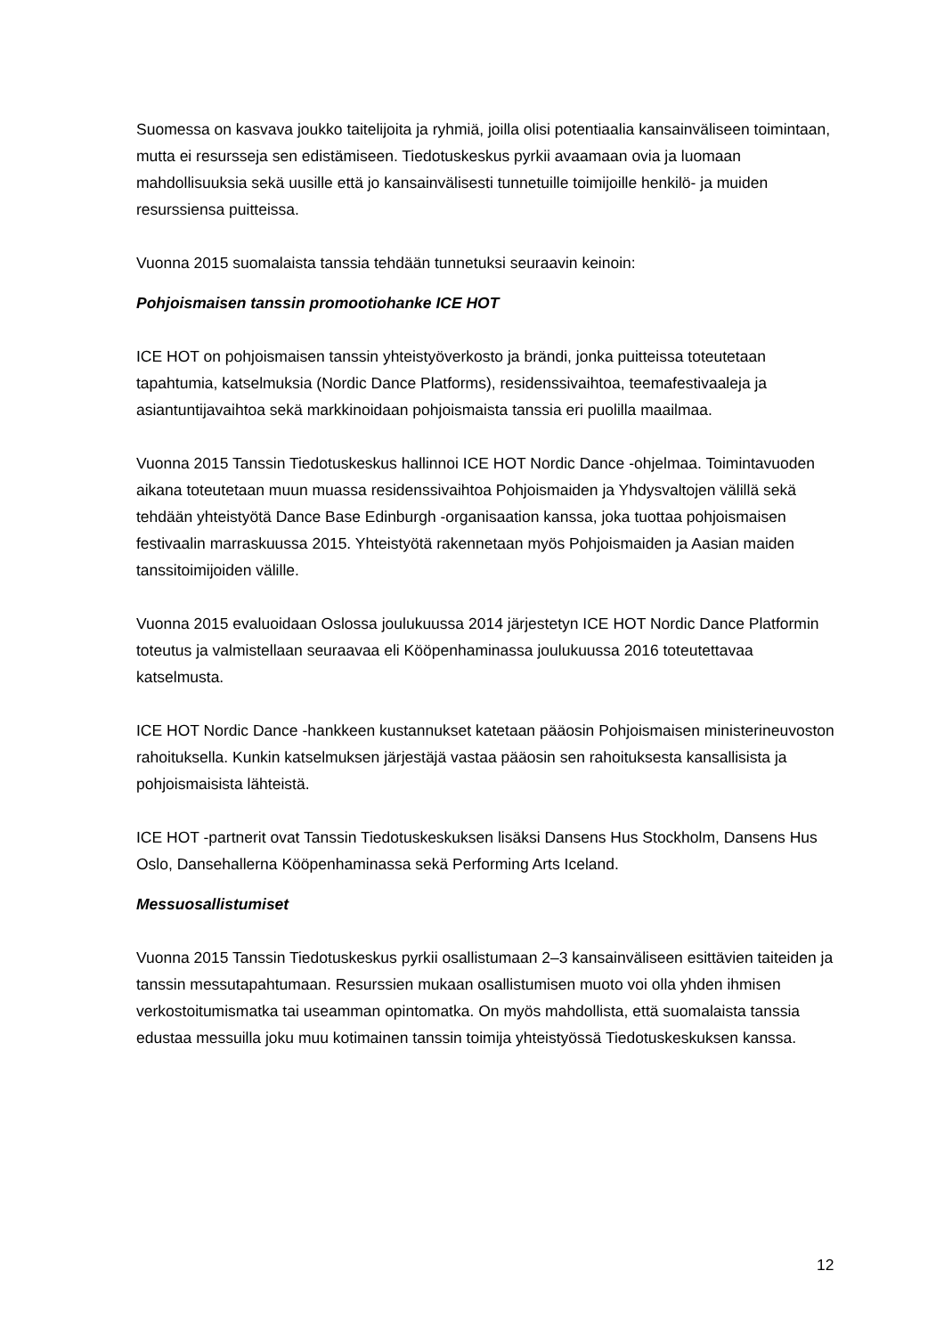Suomessa on kasvava joukko taitelijoita ja ryhmiä, joilla olisi potentiaalia kansainväliseen toimintaan, mutta ei resursseja sen edistämiseen. Tiedotuskeskus pyrkii avaamaan ovia ja luomaan mahdollisuuksia sekä uusille että jo kansainvälisesti tunnetuille toimijoille henkilö- ja muiden resurssiensa puitteissa.
Vuonna 2015 suomalaista tanssia tehdään tunnetuksi seuraavin keinoin:
Pohjoismaisen tanssin promootiohanke ICE HOT
ICE HOT on pohjoismaisen tanssin yhteistyöverkosto ja brändi, jonka puitteissa toteutetaan tapahtumia, katselmuksia (Nordic Dance Platforms), residenssivaihtoa, teemafestivaaleja ja asiantuntijavaihtoa sekä markkinoidaan pohjoismaista tanssia eri puolilla maailmaa.
Vuonna 2015 Tanssin Tiedotuskeskus hallinnoi ICE HOT Nordic Dance -ohjelmaa. Toimintavuoden aikana toteutetaan muun muassa residenssivaihtoa Pohjoismaiden ja Yhdysvaltojen välillä sekä tehdään yhteistyötä Dance Base Edinburgh -organisaation kanssa, joka tuottaa pohjoismaisen festivaalin marraskuussa 2015. Yhteistyötä rakennetaan myös Pohjoismaiden ja Aasian maiden tanssitoimijoiden välille.
Vuonna 2015 evaluoidaan Oslossa joulukuussa 2014 järjestetyn ICE HOT Nordic Dance Platformin toteutus ja valmistellaan seuraavaa eli Kööpenhaminassa joulukuussa 2016 toteutettavaa katselmusta.
ICE HOT Nordic Dance -hankkeen kustannukset katetaan pääosin Pohjoismaisen ministerineuvoston rahoituksella. Kunkin katselmuksen järjestäjä vastaa pääosin sen rahoituksesta kansallisista ja pohjoismaisista lähteistä.
ICE HOT -partnerit ovat Tanssin Tiedotuskeskuksen lisäksi Dansens Hus Stockholm, Dansens Hus Oslo, Dansehallerna Kööpenhaminassa sekä Performing Arts Iceland.
Messuosallistumiset
Vuonna 2015 Tanssin Tiedotuskeskus pyrkii osallistumaan 2–3 kansainväliseen esittävien taiteiden ja tanssin messutapahtumaan. Resurssien mukaan osallistumisen muoto voi olla yhden ihmisen verkostoitumismatka tai useamman opintomatka. On myös mahdollista, että suomalaista tanssia edustaa messuilla joku muu kotimainen tanssin toimija yhteistyössä Tiedotuskeskuksen kanssa.
12